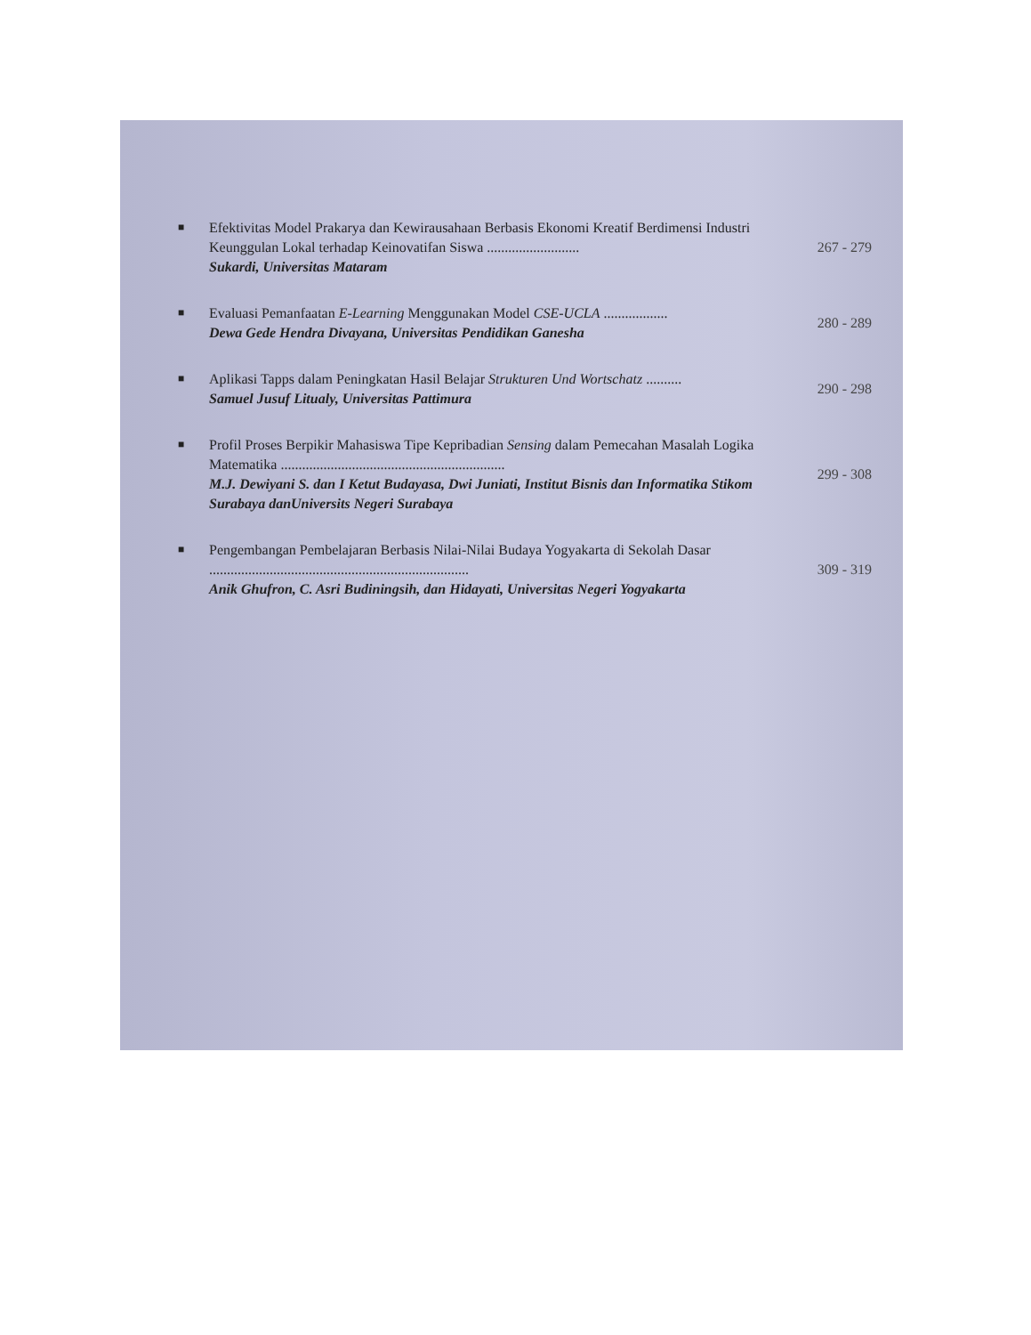■
Efektivitas Model Prakarya dan Kewirausahaan Berbasis Ekonomi Kreatif Berdimensi Industri Keunggulan Lokal terhadap Keinovatifan Siswa ..........................
Sukardi, Universitas Mataram
267 - 279
■
Evaluasi Pemanfaatan E-Learning Menggunakan Model CSE-UCLA ..................
Dewa Gede Hendra Divayana, Universitas Pendidikan Ganesha
280 - 289
■
Aplikasi Tapps dalam Peningkatan Hasil Belajar Strukturen Und Wortschatz ..........
Samuel Jusuf Litualy, Universitas Pattimura
290 - 298
■
Profil Proses Berpikir Mahasiswa Tipe Kepribadian Sensing dalam Pemecahan Masalah Logika Matematika ...............................................................
M.J. Dewiyani S. dan I Ketut Budayasa, Dwi Juniati, Institut Bisnis dan Informatika Stikom Surabaya danUniversits Negeri Surabaya
299 - 308
■
Pengembangan Pembelajaran Berbasis Nilai-Nilai Budaya Yogyakarta di Sekolah Dasar .........................................................................
Anik Ghufron, C. Asri Budiningsih, dan Hidayati, Universitas Negeri Yogyakarta
309 - 319